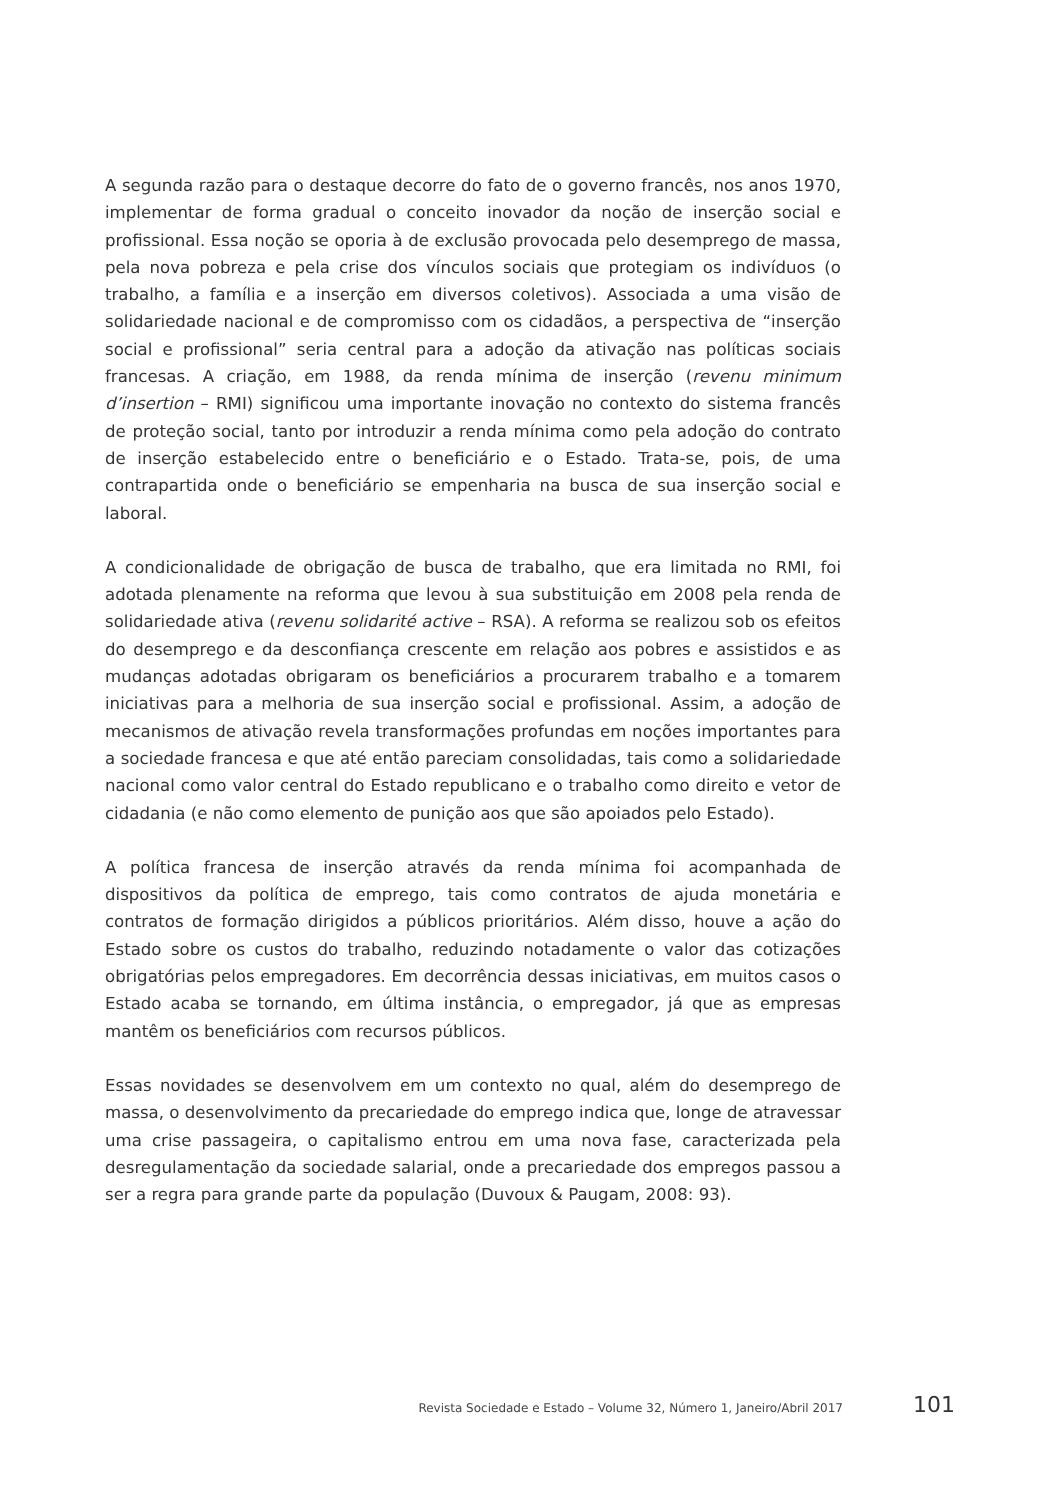A segunda razão para o destaque decorre do fato de o governo francês, nos anos 1970, implementar de forma gradual o conceito inovador da noção de inserção social e profissional. Essa noção se oporia à de exclusão provocada pelo desemprego de massa, pela nova pobreza e pela crise dos vínculos sociais que protegiam os indivíduos (o trabalho, a família e a inserção em diversos coletivos). Associada a uma visão de solidariedade nacional e de compromisso com os cidadãos, a perspectiva de “inserção social e profissional” seria central para a adoção da ativação nas políticas sociais francesas. A criação, em 1988, da renda mínima de inserção (revenu minimum d’insertion – RMI) significou uma importante inovação no contexto do sistema francês de proteção social, tanto por introduzir a renda mínima como pela adoção do contrato de inserção estabelecido entre o beneficiário e o Estado. Trata-se, pois, de uma contrapartida onde o beneficiário se empenharia na busca de sua inserção social e laboral.
A condicionalidade de obrigação de busca de trabalho, que era limitada no RMI, foi adotada plenamente na reforma que levou à sua substituição em 2008 pela renda de solidariedade ativa (revenu solidarité active – RSA). A reforma se realizou sob os efeitos do desemprego e da desconfiança crescente em relação aos pobres e assistidos e as mudanças adotadas obrigaram os beneficiários a procurarem trabalho e a tomarem iniciativas para a melhoria de sua inserção social e profissional. Assim, a adoção de mecanismos de ativação revela transformações profundas em noções importantes para a sociedade francesa e que até então pareciam consolidadas, tais como a solidariedade nacional como valor central do Estado republicano e o trabalho como direito e vetor de cidadania (e não como elemento de punição aos que são apoiados pelo Estado).
A política francesa de inserção através da renda mínima foi acompanhada de dispositivos da política de emprego, tais como contratos de ajuda monetária e contratos de formação dirigidos a públicos prioritários. Além disso, houve a ação do Estado sobre os custos do trabalho, reduzindo notadamente o valor das cotizações obrigatórias pelos empregadores. Em decorrência dessas iniciativas, em muitos casos o Estado acaba se tornando, em última instância, o empregador, já que as empresas mantêm os beneficiários com recursos públicos.
Essas novidades se desenvolvem em um contexto no qual, além do desemprego de massa, o desenvolvimento da precariedade do emprego indica que, longe de atravessar uma crise passageira, o capitalismo entrou em uma nova fase, caracterizada pela desregulamentação da sociedade salarial, onde a precariedade dos empregos passou a ser a regra para grande parte da população (Duvoux & Paugam, 2008: 93).
Revista Sociedade e Estado – Volume 32, Número 1, Janeiro/Abril 2017 101